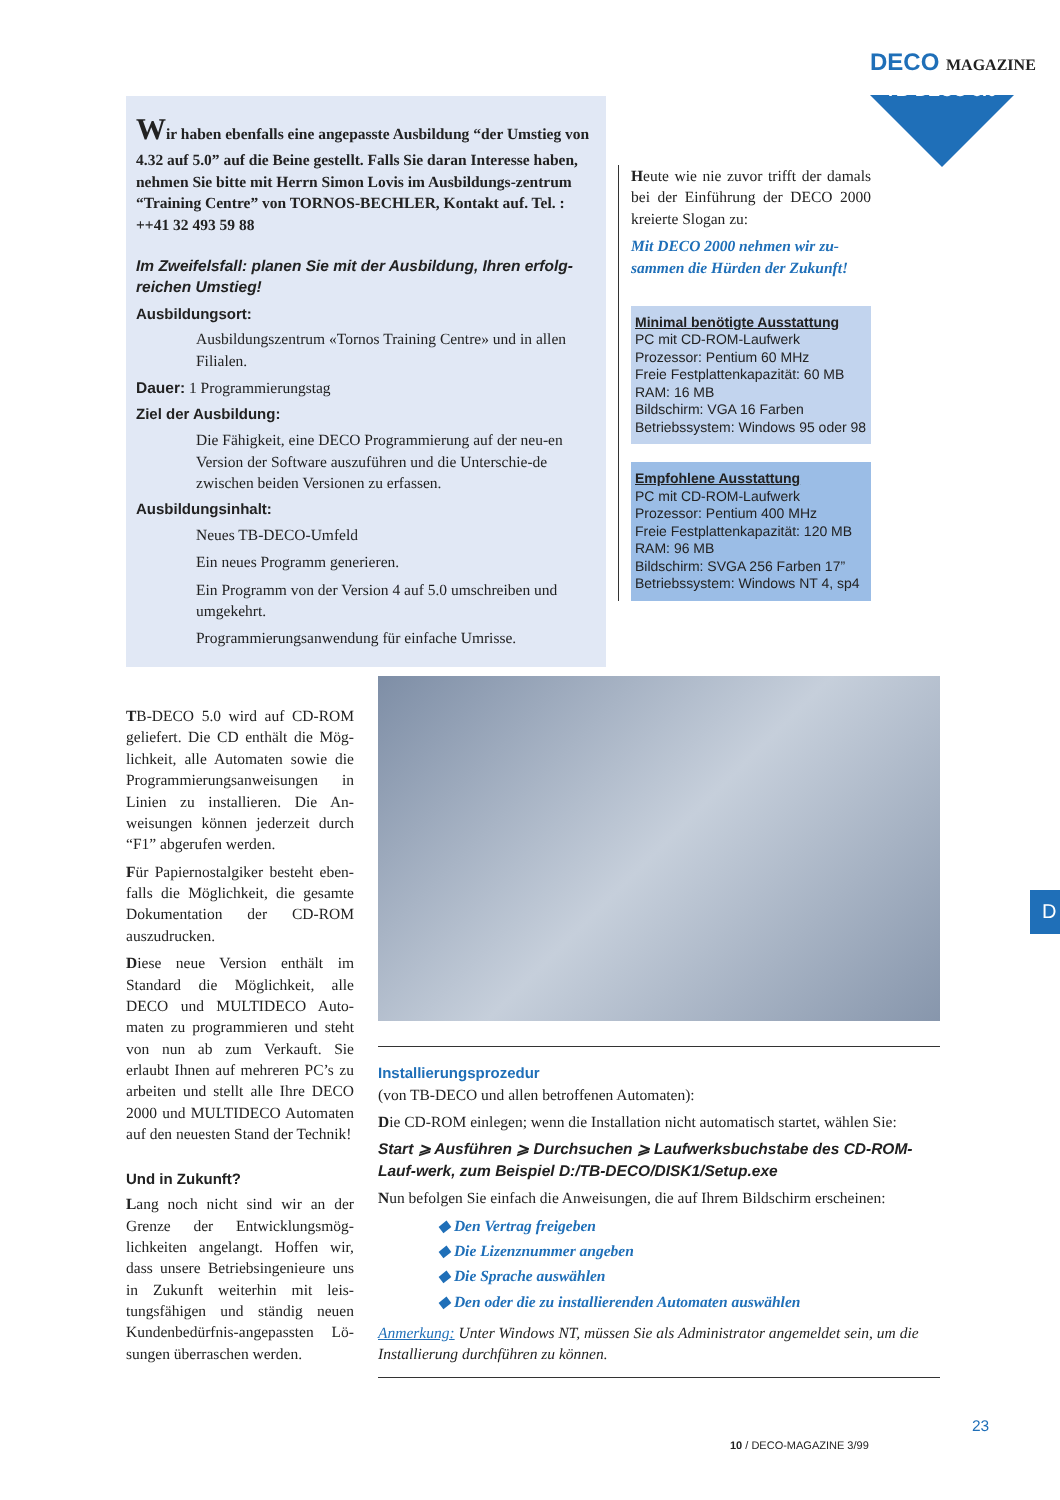DECO MAGAZINE
TB-DECO 5.0
Wir haben ebenfalls eine angepasste Ausbildung “der Umstieg von 4.32 auf 5.0” auf die Beine gestellt. Falls Sie daran Interesse haben, nehmen Sie bitte mit Herrn Simon Lovis im Ausbildungs-zentrum “Training Centre” von TORNOS-BECHLER, Kontakt auf. Tel. : ++41 32 493 59 88
Im Zweifelsfall: planen Sie mit der Ausbildung, Ihren erfolg-reichen Umstieg!
Ausbildungsort:
Ausbildungszentrum «Tornos Training Centre» und in allen Filialen.
Dauer: 1 Programmierungstag
Ziel der Ausbildung:
Die Fähigkeit, eine DECO Programmierung auf der neu-en Version der Software auszuführen und die Unterschie-de zwischen beiden Versionen zu erfassen.
Ausbildungsinhalt:
Neues TB-DECO-Umfeld
Ein neues Programm generieren.
Ein Programm von der Version 4 auf 5.0 umschreiben und umgekehrt.
Programmierungsanwendung für einfache Umrisse.
Heute wie nie zuvor trifft der damals bei der Einführung der DECO 2000 kreierte Slogan zu:
Mit DECO 2000 nehmen wir zu-sammen die Hürden der Zukunft!
Minimal benötigte Ausstattung
PC mit CD-ROM-Laufwerk
Prozessor: Pentium 60 MHz
Freie Festplattenkapazität: 60 MB
RAM: 16 MB
Bildschirm: VGA 16 Farben
Betriebssystem: Windows 95 oder 98
Empfohlene Ausstattung
PC mit CD-ROM-Laufwerk
Prozessor: Pentium 400 MHz
Freie Festplattenkapazität: 120 MB
RAM: 96 MB
Bildschirm: SVGA 256 Farben 17”
Betriebssystem: Windows NT 4, sp4
TB-DECO 5.0 wird auf CD-ROM geliefert. Die CD enthält die Mög-lichkeit, alle Automaten sowie die Programmierungsanweisungen in Linien zu installieren. Die An-weisungen können jederzeit durch “F1” abgerufen werden.
Für Papiernostalgiker besteht eben-falls die Möglichkeit, die gesamte Dokumentation der CD-ROM auszudrucken.
Diese neue Version enthält im Standard die Möglichkeit, alle DECO und MULTIDECO Auto-maten zu programmieren und steht von nun ab zum Verkauft. Sie erlaubt Ihnen auf mehreren PC’s zu arbeiten und stellt alle Ihre DECO 2000 und MULTIDECO Automaten auf den neuesten Stand der Technik!
Und in Zukunft?
Lang noch nicht sind wir an der Grenze der Entwicklungsmög-lichkeiten angelangt. Hoffen wir, dass unsere Betriebsingenieure uns in Zukunft weiterhin mit leis-tungsfähigen und ständig neuen Kundenbedürfnis-angepassten Lö-sungen überraschen werden.
Installierungsprozedur
(von TB-DECO und allen betroffenen Automaten):
Die CD-ROM einlegen; wenn die Installation nicht automatisch startet, wählen Sie:
Start ⩾ Ausführen ⩾ Durchsuchen ⩾ Laufwerksbuchstabe des CD-ROM-Lauf-werk, zum Beispiel D:/TB-DECO/DISK1/Setup.exe
Nun befolgen Sie einfach die Anweisungen, die auf Ihrem Bildschirm erscheinen:
◆ Den Vertrag freigeben
◆ Die Lizenznummer angeben
◆ Die Sprache auswählen
◆ Den oder die zu installierenden Automaten auswählen
Anmerkung: Unter Windows NT, müssen Sie als Administrator angemeldet sein, um die Installierung durchführen zu können.
D
10 / DECO-MAGAZINE 3/99
23